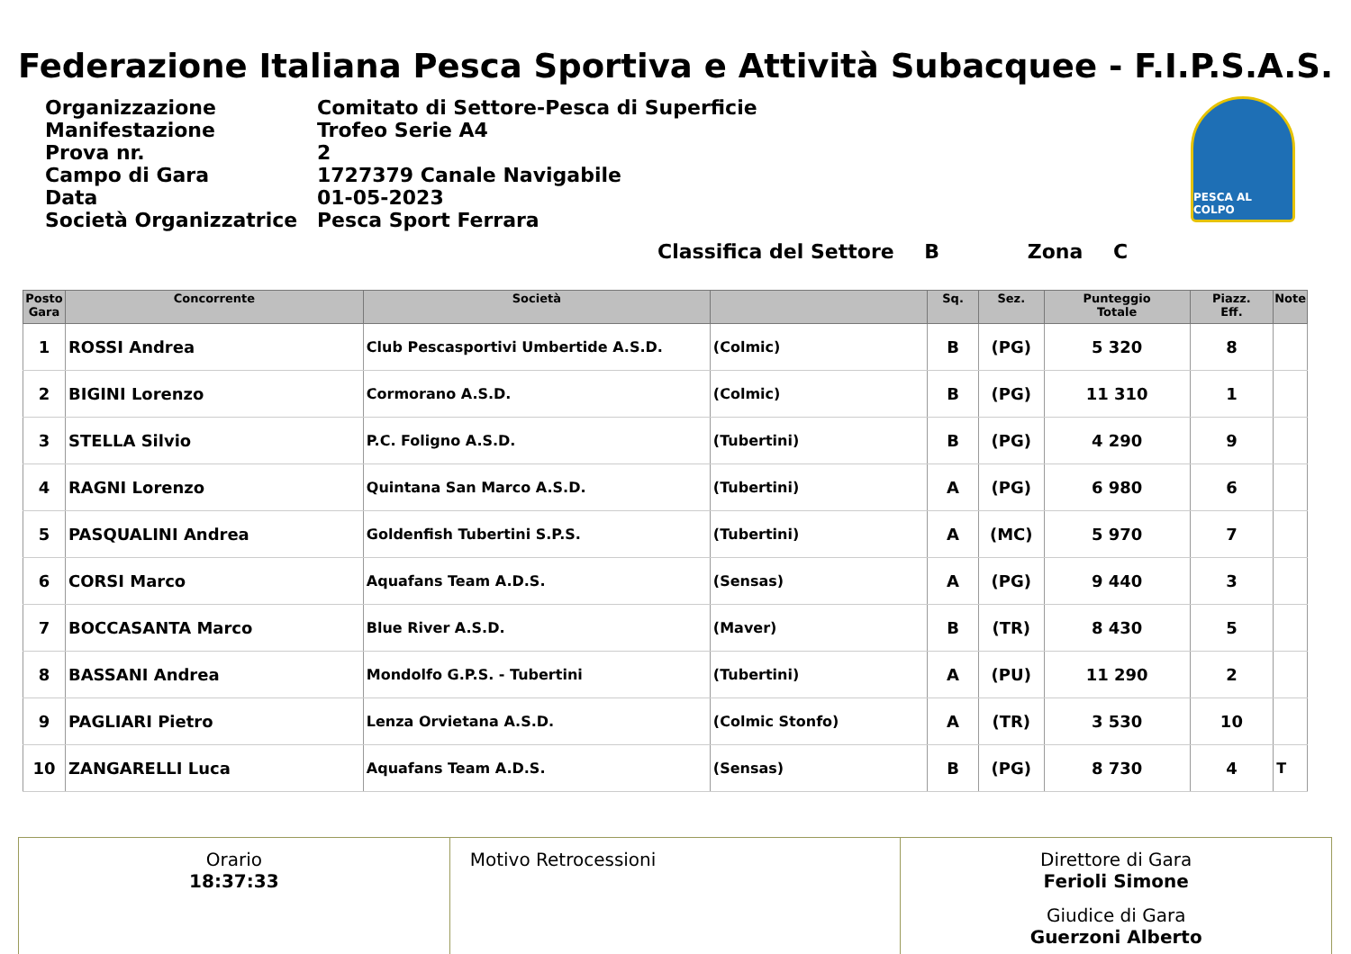Federazione Italiana Pesca Sportiva e Attività Subacquee - F.I.P.S.A.S.
| Organizzazione | Comitato di Settore-Pesca di Superficie |
| Manifestazione | Trofeo Serie A4 |
| Prova nr. | 2 |
| Campo di Gara | 1727379 Canale Navigabile |
| Data | 01-05-2023 |
| Società Organizzatrice | Pesca Sport Ferrara |
PESCA AL COLPO
Classifica del Settore B Zona C
| Posto Gara | Concorrente | Società | | Sq. | Sez. | Punteggio Totale | Piazz. Eff. | Note |
| --- | --- | --- | --- | --- | --- | --- | --- | --- |
| 1 | ROSSI Andrea | Club Pescasportivi Umbertide A.S.D. | (Colmic) | B | (PG) | 5 320 | 8 | |
| 2 | BIGINI Lorenzo | Cormorano A.S.D. | (Colmic) | B | (PG) | 11 310 | 1 | |
| 3 | STELLA Silvio | P.C. Foligno A.S.D. | (Tubertini) | B | (PG) | 4 290 | 9 | |
| 4 | RAGNI Lorenzo | Quintana San Marco A.S.D. | (Tubertini) | A | (PG) | 6 980 | 6 | |
| 5 | PASQUALINI Andrea | Goldenfish Tubertini S.P.S. | (Tubertini) | A | (MC) | 5 970 | 7 | |
| 6 | CORSI Marco | Aquafans Team A.D.S. | (Sensas) | A | (PG) | 9 440 | 3 | |
| 7 | BOCCASANTA Marco | Blue River A.S.D. | (Maver) | B | (TR) | 8 430 | 5 | |
| 8 | BASSANI Andrea | Mondolfo G.P.S. - Tubertini | (Tubertini) | A | (PU) | 11 290 | 2 | |
| 9 | PAGLIARI Pietro | Lenza Orvietana A.S.D. | (Colmic Stonfo) | A | (TR) | 3 530 | 10 | |
| 10 | ZANGARELLI Luca | Aquafans Team A.D.S. | (Sensas) | B | (PG) | 8 730 | 4 | T |
Orario
18:37:33
Motivo Retrocessioni Direttore di Gara
Ferioli Simone
Giudice di Gara
Guerzoni Alberto